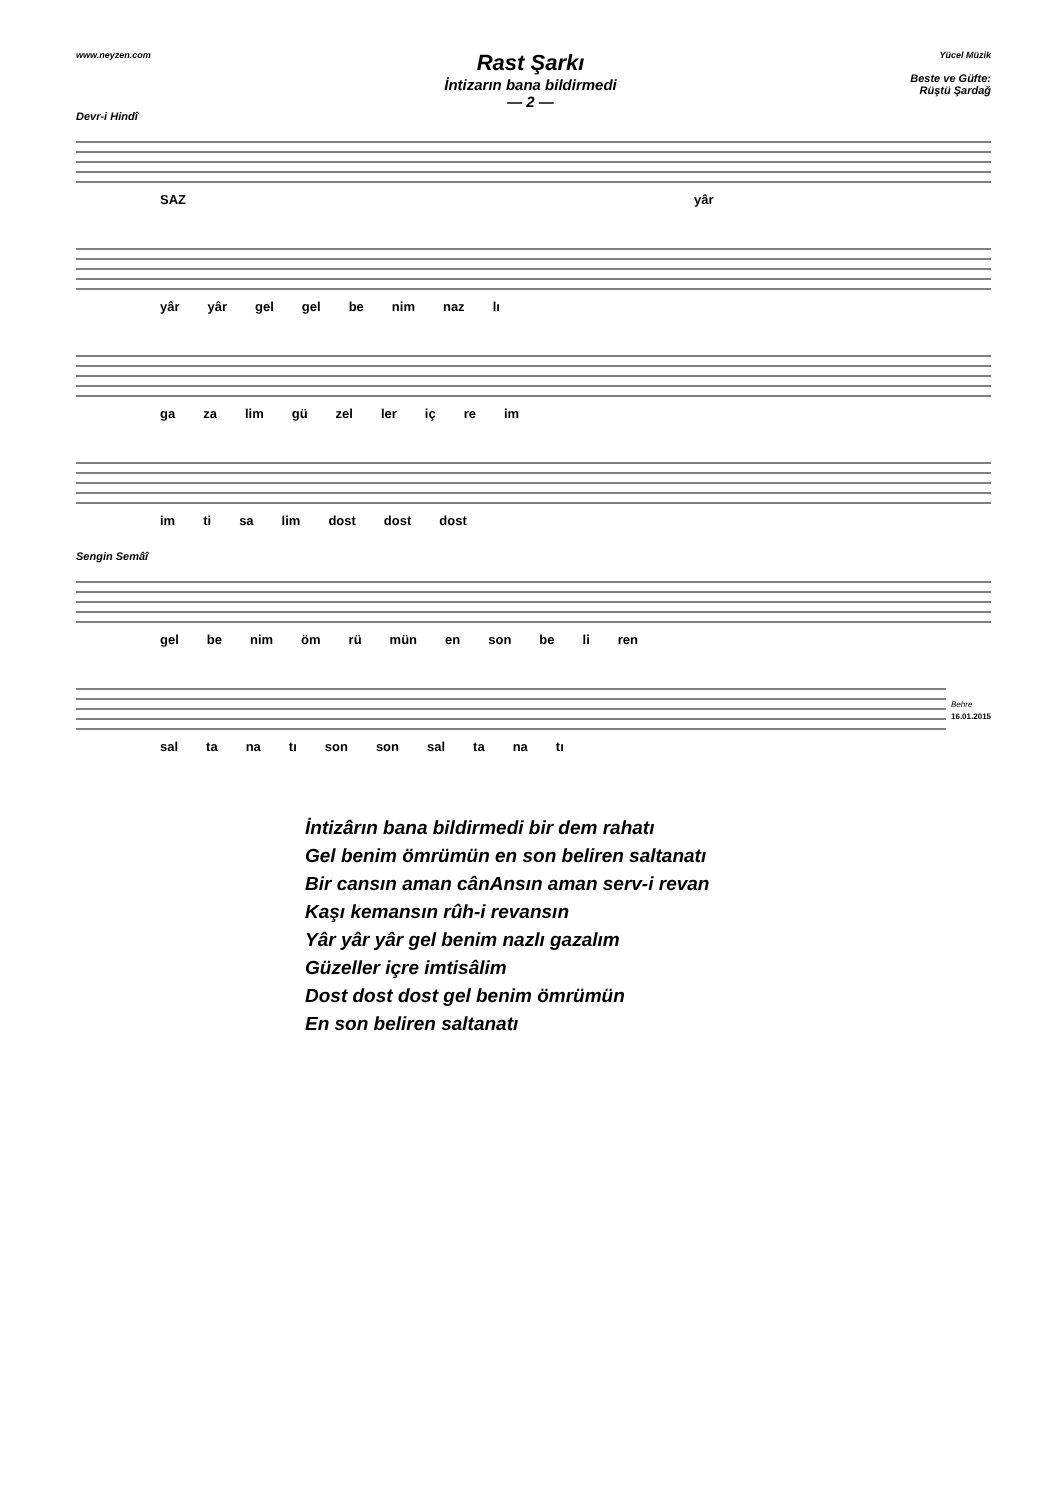www.neyzen.com
Rast Şarkı
İntizarın bana bildirmedi
— 2 —
Yücel Müzik
Beste ve Güfte:
Rüştü Şardağ
Devr-i Hindî
SAZ yâr
yâr yâr gel gel be nim naz lı
ga za lim gü zel ler iç re im
im ti sa lim dost dost dost
Sengin Semâî
gel be nim öm rü mün en son be li ren
Behre
16.01.2015
sal ta na tı son son sal ta na tı
İntizârın bana bildirmedi bir dem rahatı
Gel benim ömrümün en son beliren saltanatı
Bir cansın aman cânAnsın aman serv-i revan
Kaşı kemansın rûh-i revansın
Yâr yâr yâr gel benim nazlı gazalım
Güzeller içre imtisâlim
Dost dost dost gel benim ömrümün
En son beliren saltanatı